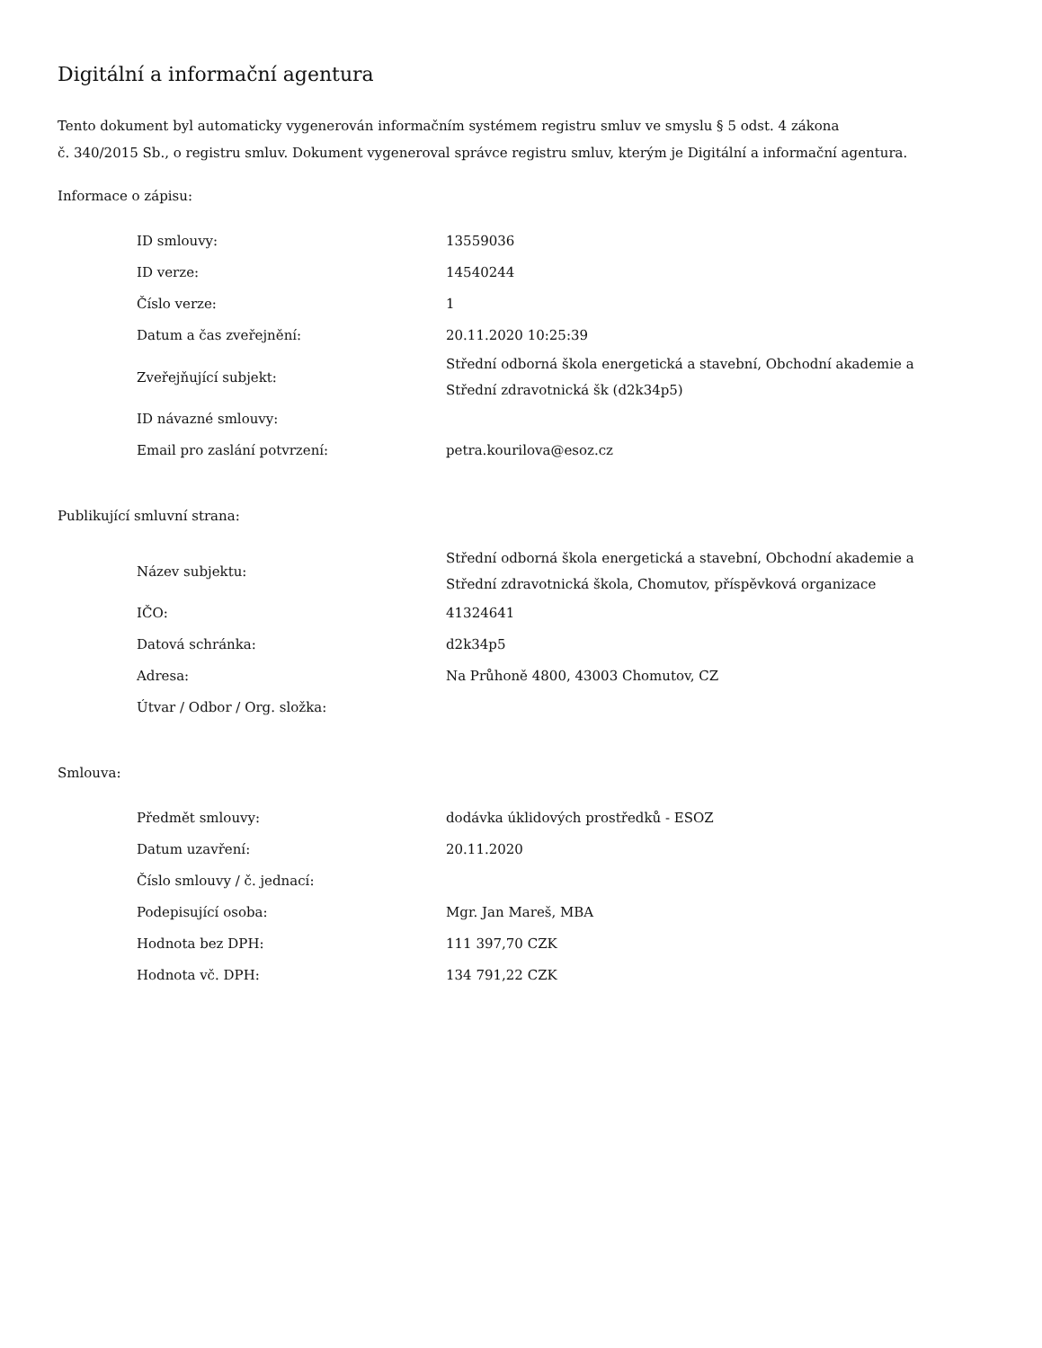Digitální a informační agentura
Tento dokument byl automaticky vygenerován informačním systémem registru smluv ve smyslu § 5 odst. 4 zákona
č. 340/2015 Sb., o registru smluv. Dokument vygeneroval správce registru smluv, kterým je Digitální a informační agentura.
Informace o zápisu:
| ID smlouvy: | 13559036 |
| ID verze: | 14540244 |
| Číslo verze: | 1 |
| Datum a čas zveřejnění: | 20.11.2020 10:25:39 |
| Zveřejňující subjekt: | Střední odborná škola energetická a stavební, Obchodní akademie a Střední zdravotnická šk (d2k34p5) |
| ID návazné smlouvy: | |
| Email pro zaslání potvrzení: | petra.kourilova@esoz.cz |
Publikující smluvní strana:
| Název subjektu: | Střední odborná škola energetická a stavební, Obchodní akademie a Střední zdravotnická škola, Chomutov, příspěvková organizace |
| IČO: | 41324641 |
| Datová schránka: | d2k34p5 |
| Adresa: | Na Průhoně 4800, 43003 Chomutov, CZ |
| Útvar / Odbor / Org. složka: | |
Smlouva:
| Předmět smlouvy: | dodávka úklidových prostředků - ESOZ |
| Datum uzavření: | 20.11.2020 |
| Číslo smlouvy / č. jednací: | |
| Podepisující osoba: | Mgr. Jan Mareš, MBA |
| Hodnota bez DPH: | 111 397,70 CZK |
| Hodnota vč. DPH: | 134 791,22 CZK |